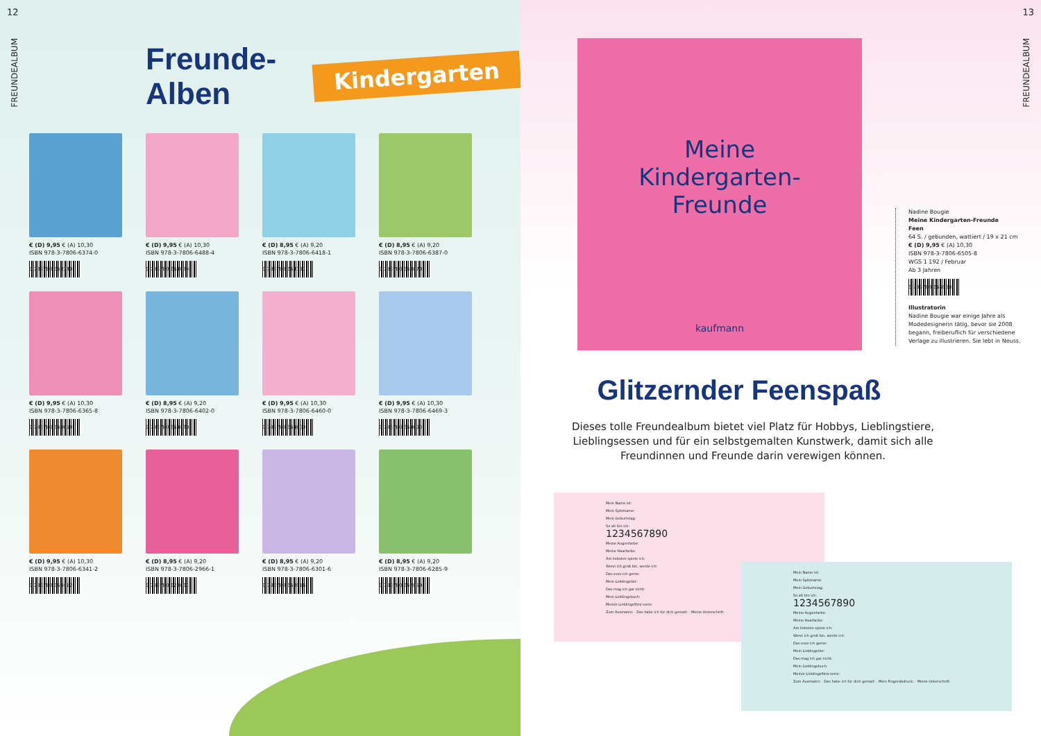12
FREUNDEALBUM
Freunde-Alben
Kindergarten
€ (D) 9,95 € (A) 10,30
ISBN 978-3-7806-6374-0
9 783780 663740
€ (D) 9,95 € (A) 10,30
ISBN 978-3-7806-6488-4
9 783780 664884
€ (D) 8,95 € (A) 9,20
ISBN 978-3-7806-6418-1
9 783780 664181
€ (D) 8,95 € (A) 9,20
ISBN 978-3-7806-6387-0
9 783780 663870
€ (D) 9,95 € (A) 10,30
ISBN 978-3-7806-6365-8
9 783780 663658
€ (D) 8,95 € (A) 9,20
ISBN 978-3-7806-6402-0
9 783780 664020
€ (D) 9,95 € (A) 10,30
ISBN 978-3-7806-6460-0
9 783780 664600
€ (D) 9,95 € (A) 10,30
ISBN 978-3-7806-6469-3
9 783780 664693
€ (D) 9,95 € (A) 10,30
ISBN 978-3-7806-6341-2
9 783780 663412
€ (D) 8,95 € (A) 9,20
ISBN 978-3-7806-2966-1
9 783780 629661
€ (D) 8,95 € (A) 9,20
ISBN 978-3-7806-6301-6
9 783780 663016
€ (D) 8,95 € (A) 9,20
ISBN 978-3-7806-6285-9
9 783780 662859
13
FREUNDEALBUM
Meine
Kindergarten-
Freunde
kaufmann
Nadine Bougie
Meine Kindergarten-Freunde
Feen
64 S. / gebunden, wattiert / 19 x 21 cm
€ (D) 9,95 € (A) 10,30
ISBN 978-3-7806-6505-8
WGS 1 192 / Februar
Ab 3 Jahren
9 783780 665058
Illustratorin
Nadine Bougie war einige Jahre als Modedesignerin tätig, bevor sie 2008 begann, freiberuflich für verschiedene Verlage zu illustrieren. Sie lebt in Neuss.
Glitzernder Feenspaß
Dieses tolle Freundealbum bietet viel Platz für Hobbys, Lieblingstiere, Lieblingsessen und für ein selbstgemalten Kunstwerk, damit sich alle Freundinnen und Freunde darin verewigen können.
Mein Name ist:
Mein Spitzname:
Mein Geburtstag:
So alt bin ich:
1234567890
Meine Augenfarbe:
Meine Haarfarbe:
Am liebsten spiele ich:
Wenn ich groß bin, werde ich:
Das esse ich gerne:
Mein Lieblingstier:
Das mag ich gar nicht:
Mein Lieblingsbuch:
Mein/e Lieblingsfilm/-serie:
Zum Ausmalen: · Das habe ich für dich gemalt: · Meine Unterschrift:
Mein Name ist:
Mein Spitzname:
Mein Geburtstag:
So alt bin ich:
1234567890
Meine Augenfarbe:
Meine Haarfarbe:
Am liebsten spiele ich:
Wenn ich groß bin, werde ich:
Das esse ich gerne:
Mein Lieblingstier:
Das mag ich gar nicht:
Mein Lieblingsbuch:
Mein/e Lieblingsfilm/-serie:
Zum Ausmalen: · Das habe ich für dich gemalt: · Mein Fingerabdruck: · Meine Unterschrift: